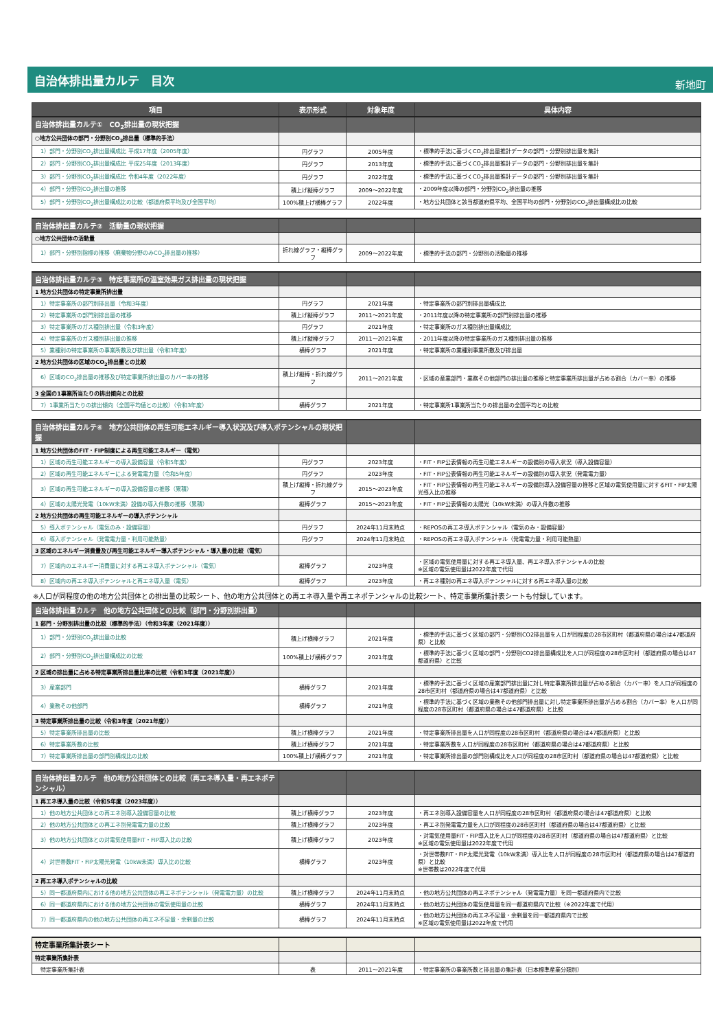自治体排出量カルテ　目次
新地町
| 項目 | 表示形式 | 対象年度 | 具体内容 |
| --- | --- | --- | --- |
| 自治体排出量カルテ① CO<sub>2</sub>排出量の現状把握 | | | |
| ○地方公共団体の部門・分野別CO<sub>2</sub>排出量（標準的手法） | | | |
| 1）部門・分野別CO<sub>2</sub>排出量構成比 平成17年度（2005年度） | 円グラフ | 2005年度 | ・標準的手法に基づくCO<sub>2</sub>排出量推計データの部門・分野別排出量を集計 |
| 2）部門・分野別CO<sub>2</sub>排出量構成比 平成25年度（2013年度） | 円グラフ | 2013年度 | ・標準的手法に基づくCO<sub>2</sub>排出量推計データの部門・分野別排出量を集計 |
| 3）部門・分野別CO<sub>2</sub>排出量構成比 令和4年度（2022年度） | 円グラフ | 2022年度 | ・標準的手法に基づくCO<sub>2</sub>排出量推計データの部門・分野別排出量を集計 |
| 4）部門・分野別CO<sub>2</sub>排出量の推移 | 積上げ縦棒グラフ | 2009～2022年度 | ・2009年度以降の部門・分野別CO<sub>2</sub>排出量の推移 |
| 5）部門・分野別CO<sub>2</sub>排出量構成比の比較（都道府県平均及び全国平均） | 100%積上げ横棒グラフ | 2022年度 | ・地方公共団体と該当都道府県平均、全国平均の部門・分野別のCO<sub>2</sub>排出量構成比の比較 |
| 自治体排出量カルテ② 活動量の現状把握 | | | |
| ○地方公共団体の活動量 | | | |
| 1）部門・分野別指標の推移（廃棄物分野のみCO<sub>2</sub>排出量の推移） | 折れ線グラフ・縦棒グラフ | 2009～2022年度 | ・標準的手法の部門・分野別の活動量の推移 |
| 自治体排出量カルテ③ 特定事業所の温室効果ガス排出量の現状把握 | | | |
| 1 地方公共団体の特定事業所排出量 | | | |
| 1）特定事業所の部門別排出量（令和3年度） | 円グラフ | 2021年度 | ・特定事業所の部門別排出量構成比 |
| 2）特定事業所の部門別排出量の推移 | 積上げ縦棒グラフ | 2011～2021年度 | ・2011年度以降の特定事業所の部門別排出量の推移 |
| 3）特定事業所のガス種別排出量（令和3年度） | 円グラフ | 2021年度 | ・特定事業所のガス種別排出量構成比 |
| 4）特定事業所のガス種別排出量の推移 | 積上げ縦棒グラフ | 2011～2021年度 | ・2011年度以降の特定事業所のガス種別排出量の推移 |
| 5）業種別の特定事業所の事業所数及び排出量（令和3年度） | 横棒グラフ | 2021年度 | ・特定事業所の業種別事業所数及び排出量 |
| 2 地方公共団体の区域のCO<sub>2</sub>排出量との比較 | | | |
| 6）区域のCO<sub>2</sub>排出量の推移及び特定事業所排出量のカバー率の推移 | 積上げ縦棒・折れ線グラフ | 2011～2021年度 | ・区域の産業部門・業務その他部門の排出量の推移と特定事業所排出量が占める割合（カバー率）の推移 |
| 3 全国の1事業所当たりの排出傾向との比較 | | | |
| 7）1事業所当たりの排出傾向（全国平均値との比較）（令和3年度） | 横棒グラフ | 2021年度 | ・特定事業所1事業所当たりの排出量の全国平均との比較 |
| 自治体排出量カルテ④ 地方公共団体の再生可能エネルギー導入状況及び導入ポテンシャルの現状把握 | | | |
| 1 地方公共団体のFIT・FIP制度による再生可能エネルギー（電気） | | | |
| 1）区域の再生可能エネルギーの導入設備容量（令和5年度） | 円グラフ | 2023年度 | ・FIT・FIP公表情報の再生可能エネルギーの設備別の導入状況（導入設備容量） |
| 2）区域の再生可能エネルギーによる発電電力量（令和5年度） | 円グラフ | 2023年度 | ・FIT・FIP公表情報の再生可能エネルギーの設備別の導入状況（発電電力量） |
| 3）区域の再生可能エネルギーの導入設備容量の推移（累積） | 積上げ縦棒・折れ線グラフ | 2015～2023年度 | ・FIT・FIP公表情報の再生可能エネルギーの設備別導入設備容量の推移と区域の電気使用量に対するFIT・FIP太陽光導入比の推移 |
| 4）区域の太陽光発電（10kW未満）設備の導入件数の推移（累積） | 縦棒グラフ | 2015～2023年度 | ・FIT・FIP公表情報の太陽光（10kW未満）の導入件数の推移 |
| 2 地方公共団体の再生可能エネルギーの導入ポテンシャル | | | |
| 5）導入ポテンシャル（電気のみ・設備容量） | 円グラフ | 2024年11月末時点 | ・REPOSの再エネ導入ポテンシャル（電気のみ・設備容量） |
| 6）導入ポテンシャル（発電電力量・利用可能熱量） | 円グラフ | 2024年11月末時点 | ・REPOSの再エネ導入ポテンシャル（発電電力量・利用可能熱量） |
| 3 区域のエネルギー消費量及び再生可能エネルギー導入ポテンシャル・導入量の比較（電気） | | | |
| 7）区域内のエネルギー消費量に対する再エネ導入ポテンシャル（電気） | 縦棒グラフ | 2023年度 | ・区域の電気使用量に対する再エネ導入量、再エネ導入ポテンシャルの比較 ※区域の電気使用量は2022年度で代用 |
| 8）区域内の再エネ導入ポテンシャルと再エネ導入量（電気） | 縦棒グラフ | 2023年度 | ・再エネ種別の再エネ導入ポテンシャルに対する再エネ導入量の比較 |
※人口が同程度の他の地方公共団体との排出量の比較シート、他の地方公共団体との再エネ導入量や再エネポテンシャルの比較シート、特定事業所集計表シートも付録しています。
| 自治体排出量カルテ 他の地方公共団体との比較（部門・分野別排出量） | | | |
| 1 部門・分野別排出量の比較（標準的手法）（令和3年度（2021年度）） | | | |
| 1）部門・分野別CO<sub>2</sub>排出量の比較 | 積上げ横棒グラフ | 2021年度 | ・標準的手法に基づく区域の部門・分野別CO2排出量を人口が同程度の28市区町村（都道府県の場合は47都道府県）と比較 |
| 2）部門・分野別CO<sub>2</sub>排出量構成比の比較 | 100%積上げ横棒グラフ | 2021年度 | ・標準的手法に基づく区域の部門・分野別CO2排出量構成比を人口が同程度の28市区町村（都道府県の場合は47都道府県）と比較 |
| 2 区域の排出量に占める特定事業所排出量比率の比較（令和3年度（2021年度）） | | | |
| 3）産業部門 | 横棒グラフ | 2021年度 | ・標準的手法に基づく区域の産業部門排出量に対し特定事業所排出量が占める割合（カバー率）を人口が同程度の28市区町村（都道府県の場合は47都道府県）と比較 |
| 4）業務その他部門 | 横棒グラフ | 2021年度 | ・標準的手法に基づく区域の業務その他部門排出量に対し特定事業所排出量が占める割合（カバー率）を人口が同程度の28市区町村（都道府県の場合は47都道府県）と比較 |
| 3 特定事業所排出量の比較（令和3年度（2021年度）） | | | |
| 5）特定事業所排出量の比較 | 積上げ横棒グラフ | 2021年度 | ・特定事業所排出量を人口が同程度の28市区町村（都道府県の場合は47都道府県）と比較 |
| 6）特定事業所数の比較 | 積上げ横棒グラフ | 2021年度 | ・特定事業所数を人口が同程度の28市区町村（都道府県の場合は47都道府県）と比較 |
| 7）特定事業所排出量の部門別構成比の比較 | 100%積上げ横棒グラフ | 2021年度 | ・特定事業所排出量の部門別構成比を人口が同程度の28市区町村（都道府県の場合は47都道府県）と比較 |
| 自治体排出量カルテ 他の地方公共団体との比較（再エネ導入量・再エネポテンシャル） | | | |
| 1 再エネ導入量の比較（令和5年度（2023年度）） | | | |
| 1）他の地方公共団体との再エネ別導入設備容量の比較 | 積上げ横棒グラフ | 2023年度 | ・再エネ別導入設備容量を人口が同程度の28市区町村（都道府県の場合は47都道府県）と比較 |
| 2）他の地方公共団体との再エネ別発電電力量の比較 | 積上げ横棒グラフ | 2023年度 | ・再エネ別発電電力量を人口が同程度の28市区町村（都道府県の場合は47都道府県）と比較 |
| 3）他の地方公共団体との対電気使用量FIT・FIP導入比の比較 | 積上げ横棒グラフ | 2023年度 | ・対電気使用量FIT・FIP導入比を人口が同程度の28市区町村（都道府県の場合は47都道府県）と比較 ※区域の電気使用量は2022年度で代用 |
| 4）対世帯数FIT・FIP太陽光発電（10kW未満）導入比の比較 | 横棒グラフ | 2023年度 | ・対世帯数FIT・FIP太陽光発電（10kW未満）導入比を人口が同程度の28市区町村（都道府県の場合は47都道府県）と比較 ※世帯数は2022年度で代用 |
| 2 再エネ導入ポテンシャルの比較 | | | |
| 5）同一都道府県内における他の地方公共団体の再エネポテンシャル（発電電力量）の比較 | 積上げ横棒グラフ | 2024年11月末時点 | ・他の地方公共団体の再エネポテンシャル（発電電力量）を同一都道府県内で比較 |
| 6）同一都道府県内における他の地方公共団体の電気使用量の比較 | 横棒グラフ | 2024年11月末時点 | ・他の地方公共団体の電気使用量を同一都道府県内で比較（※2022年度で代用） |
| 7）同一都道府県内の他の地方公共団体の再エネ不足量・余剰量の比較 | 横棒グラフ | 2024年11月末時点 | ・他の地方公共団体の再エネ不足量・余剰量を同一都道府県内で比較 ※区域の電気使用量は2022年度で代用 |
| 特定事業所集計表シート | | | |
| 特定事業所集計表 | | | |
| 特定事業所集計表 | 表 | 2011～2021年度 | ・特定事業所の事業所数と排出量の集計表（日本標準産業分類別） |